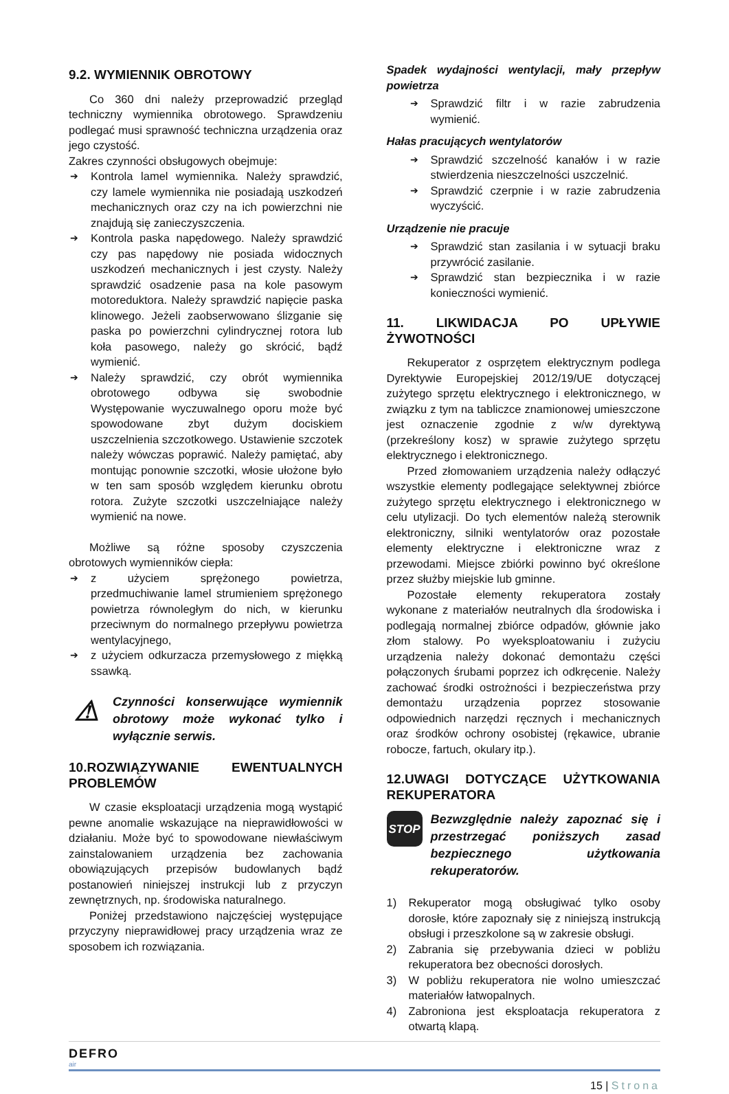9.2. WYMIENNIK OBROTOWY
Co 360 dni należy przeprowadzić przegląd techniczny wymiennika obrotowego. Sprawdzeniu podlegać musi sprawność techniczna urządzenia oraz jego czystość.
Zakres czynności obsługowych obejmuje:
➔ Kontrola lamel wymiennika. Należy sprawdzić, czy lamele wymiennika nie posiadają uszkodzeń mechanicznych oraz czy na ich powierzchni nie znajdują się zanieczyszczenia.
➔ Kontrola paska napędowego. Należy sprawdzić czy pas napędowy nie posiada widocznych uszkodzeń mechanicznych i jest czysty. Należy sprawdzić osadzenie pasa na kole pasowym motoreduktora. Należy sprawdzić napięcie paska klinowego. Jeżeli zaobserwowano ślizganie się paska po powierzchni cylindrycznej rotora lub koła pasowego, należy go skrócić, bądź wymienić.
➔ Należy sprawdzić, czy obrót wymiennika obrotowego odbywa się swobodnie Występowanie wyczuwalnego oporu może być spowodowane zbyt dużym dociskiem uszczelnienia szczotkowego. Ustawienie szczotek należy wówczas poprawić. Należy pamiętać, aby montując ponownie szczotki, włosie ułożone było w ten sam sposób względem kierunku obrotu rotora. Zużyte szczotki uszczelniające należy wymienić na nowe.
Możliwe są różne sposoby czyszczenia obrotowych wymienników ciepła:
➔ z użyciem sprężonego powietrza, przedmuchiwanie lamel strumieniem sprężonego powietrza równoległym do nich, w kierunku przeciwnym do normalnego przepływu powietrza wentylacyjnego,
➔ z użyciem odkurzacza przemysłowego z miękką ssawką.
⚠
Czynności konserwujące wymiennik obrotowy może wykonać tylko i wyłącznie serwis.
10.ROZWIĄZYWANIE EWENTUALNYCH PROBLEMÓW
W czasie eksploatacji urządzenia mogą wystąpić pewne anomalie wskazujące na nieprawidłowości w działaniu. Może być to spowodowane niewłaściwym zainstalowaniem urządzenia bez zachowania obowiązujących przepisów budowlanych bądź postanowień niniejszej instrukcji lub z przyczyn zewnętrznych, np. środowiska naturalnego.
Poniżej przedstawiono najczęściej występujące przyczyny nieprawidłowej pracy urządzenia wraz ze sposobem ich rozwiązania.
Spadek wydajności wentylacji, mały przepływ powietrza
➔ Sprawdzić filtr i w razie zabrudzenia wymienić.
Hałas pracujących wentylatorów
➔ Sprawdzić szczelność kanałów i w razie stwierdzenia nieszczelności uszczelnić.
➔ Sprawdzić czerpnie i w razie zabrudzenia wyczyścić.
Urządzenie nie pracuje
➔ Sprawdzić stan zasilania i w sytuacji braku przywrócić zasilanie.
➔ Sprawdzić stan bezpiecznika i w razie konieczności wymienić.
11. LIKWIDACJA PO UPŁYWIE ŻYWOTNOŚCI
Rekuperator z osprzętem elektrycznym podlega Dyrektywie Europejskiej 2012/19/UE dotyczącej zużytego sprzętu elektrycznego i elektronicznego, w związku z tym na tabliczce znamionowej umieszczone jest oznaczenie zgodnie z w/w dyrektywą (przekreślony kosz) w sprawie zużytego sprzętu elektrycznego i elektronicznego.
Przed złomowaniem urządzenia należy odłączyć wszystkie elementy podlegające selektywnej zbiórce zużytego sprzętu elektrycznego i elektronicznego w celu utylizacji. Do tych elementów należą sterownik elektroniczny, silniki wentylatorów oraz pozostałe elementy elektryczne i elektroniczne wraz z przewodami. Miejsce zbiórki powinno być określone przez służby miejskie lub gminne.
Pozostałe elementy rekuperatora zostały wykonane z materiałów neutralnych dla środowiska i podlegają normalnej zbiórce odpadów, głównie jako złom stalowy. Po wyeksploatowaniu i zużyciu urządzenia należy dokonać demontażu części połączonych śrubami poprzez ich odkręcenie. Należy zachować środki ostrożności i bezpieczeństwa przy demontażu urządzenia poprzez stosowanie odpowiednich narzędzi ręcznych i mechanicznych oraz środków ochrony osobistej (rękawice, ubranie robocze, fartuch, okulary itp.).
12.UWAGI DOTYCZĄCE UŻYTKOWANIA REKUPERATORA
STOP
Bezwzględnie należy zapoznać się i przestrzegać poniższych zasad bezpiecznego użytkowania rekuperatorów.
1) Rekuperator mogą obsługiwać tylko osoby dorosłe, które zapoznały się z niniejszą instrukcją obsługi i przeszkolone są w zakresie obsługi.
2) Zabrania się przebywania dzieci w pobliżu rekuperatora bez obecności dorosłych.
3) W pobliżu rekuperatora nie wolno umieszczać materiałów łatwopalnych.
4) Zabroniona jest eksploatacja rekuperatora z otwartą klapą.
DEFRO
air
15 | Strona